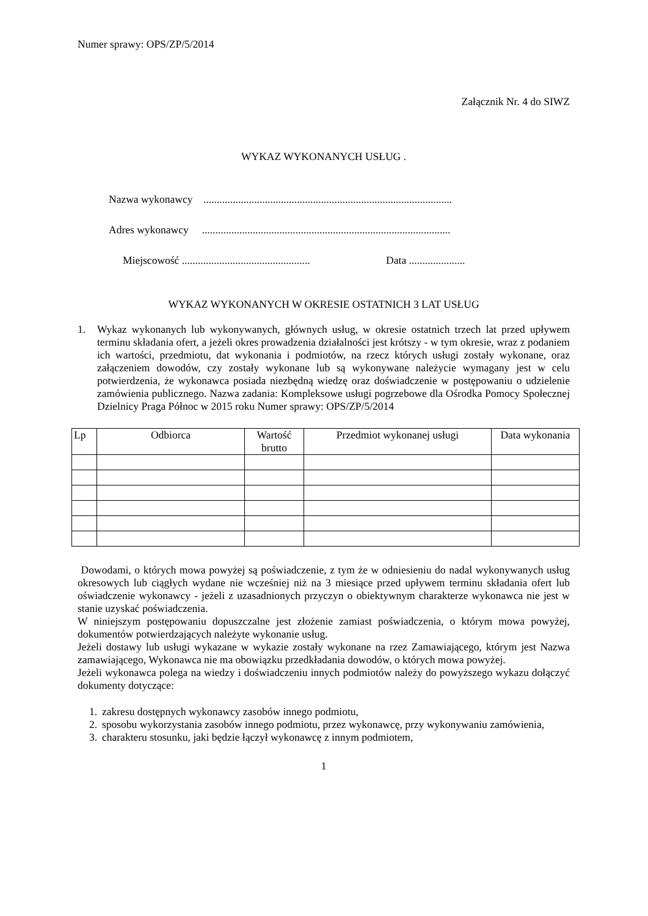Numer sprawy: OPS/ZP/5/2014
Załącznik Nr. 4 do SIWZ
WYKAZ WYKONANYCH USŁUG .
Nazwa wykonawcy .............................................................................................
Adres wykonawcy .............................................................................................
Miejscowość ................................................ Data .....................
WYKAZ WYKONANYCH W OKRESIE OSTATNICH 3 LAT USŁUG
1. Wykaz wykonanych lub wykonywanych, głównych usług, w okresie ostatnich trzech lat przed upływem terminu składania ofert, a jeżeli okres prowadzenia działalności jest krótszy - w tym okresie, wraz z podaniem ich wartości, przedmiotu, dat wykonania i podmiotów, na rzecz których usługi zostały wykonane, oraz załączeniem dowodów, czy zostały wykonane lub są wykonywane należycie wymagany jest w celu potwierdzenia, że wykonawca posiada niezbędną wiedzę oraz doświadczenie w postępowaniu o udzielenie zamówienia publicznego. Nazwa zadania: Kompleksowe usługi pogrzebowe dla Ośrodka Pomocy Społecznej Dzielnicy Praga Północ w 2015 roku Numer sprawy: OPS/ZP/5/2014
| Lp | Odbiorca | Wartość brutto | Przedmiot wykonanej usługi | Data wykonania |
| --- | --- | --- | --- | --- |
Dowodami, o których mowa powyżej są poświadczenie, z tym że w odniesieniu do nadal wykonywanych usług okresowych lub ciągłych wydane nie wcześniej niż na 3 miesiące przed upływem terminu składania ofert lub oświadczenie wykonawcy - jeżeli z uzasadnionych przyczyn o obiektywnym charakterze wykonawca nie jest w stanie uzyskać poświadczenia.
W niniejszym postępowaniu dopuszczalne jest złożenie zamiast poświadczenia, o którym mowa powyżej, dokumentów potwierdzających należyte wykonanie usług.
Jeżeli dostawy lub usługi wykazane w wykazie zostały wykonane na rzez Zamawiającego, którym jest Nazwa zamawiającego, Wykonawca nie ma obowiązku przedkładania dowodów, o których mowa powyżej.
Jeżeli wykonawca polega na wiedzy i doświadczeniu innych podmiotów należy do powyższego wykazu dołączyć dokumenty dotyczące:
1. zakresu dostępnych wykonawcy zasobów innego podmiotu,
2. sposobu wykorzystania zasobów innego podmiotu, przez wykonawcę, przy wykonywaniu zamówienia,
3. charakteru stosunku, jaki będzie łączył wykonawcę z innym podmiotem,
1